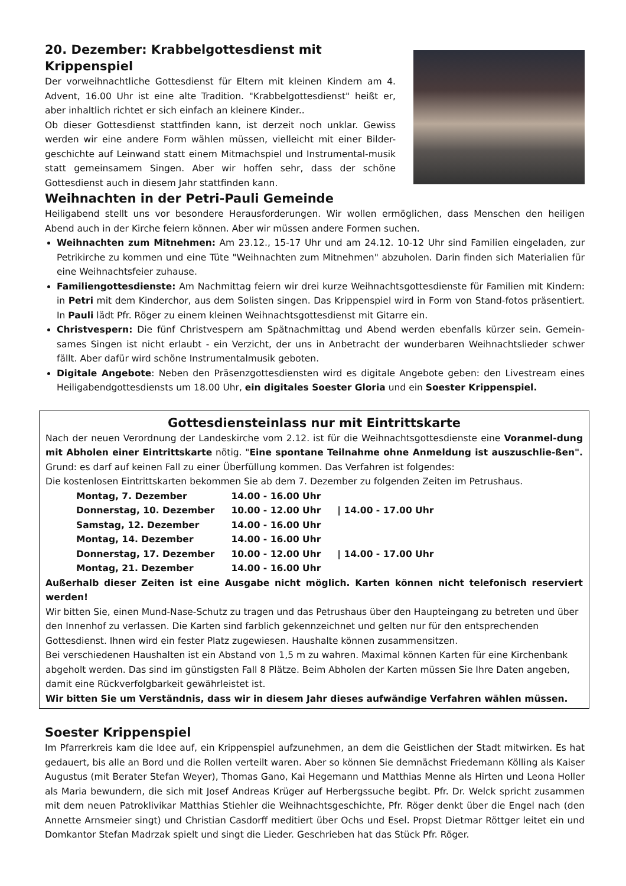20. Dezember: Krabbelgottesdienst mit Krippenspiel
Der vorweihnachtliche Gottesdienst für Eltern mit kleinen Kindern am 4. Advent, 16.00 Uhr ist eine alte Tradition. "Krabbelgottesdienst" heißt er, aber inhaltlich richtet er sich einfach an kleinere Kinder..
Ob dieser Gottesdienst stattfinden kann, ist derzeit noch unklar. Gewiss werden wir eine andere Form wählen müssen, vielleicht mit einer Bilder-geschichte auf Leinwand statt einem Mitmachspiel und Instrumental-musik statt gemeinsamem Singen. Aber wir hoffen sehr, dass der schöne Gottesdienst auch in diesem Jahr stattfinden kann.
Weihnachten in der Petri-Pauli Gemeinde
Heiligabend stellt uns vor besondere Herausforderungen. Wir wollen ermöglichen, dass Menschen den heiligen Abend auch in der Kirche feiern können. Aber wir müssen andere Formen suchen.
Weihnachten zum Mitnehmen: Am 23.12., 15-17 Uhr und am 24.12. 10-12 Uhr sind Familien eingeladen, zur Petrikirche zu kommen und eine Tüte "Weihnachten zum Mitnehmen" abzuholen. Darin finden sich Materialien für eine Weihnachtsfeier zuhause.
Familiengottesdienste: Am Nachmittag feiern wir drei kurze Weihnachtsgottesdienste für Familien mit Kindern: in Petri mit dem Kinderchor, aus dem Solisten singen. Das Krippenspiel wird in Form von Stand-fotos präsentiert. In Pauli lädt Pfr. Röger zu einem kleinen Weihnachtsgottesdienst mit Gitarre ein.
Christvespern: Die fünf Christvespern am Spätnachmittag und Abend werden ebenfalls kürzer sein. Gemein-sames Singen ist nicht erlaubt - ein Verzicht, der uns in Anbetracht der wunderbaren Weihnachtslieder schwer fällt. Aber dafür wird schöne Instrumentalmusik geboten.
Digitale Angebote: Neben den Präsenzgottesdiensten wird es digitale Angebote geben: den Livestream eines Heiligabendgottesdiensts um 18.00 Uhr, ein digitales Soester Gloria und ein Soester Krippenspiel.
Gottesdiensteinlass nur mit Eintrittskarte
Nach der neuen Verordnung der Landeskirche vom 2.12. ist für die Weihnachtsgottesdienste eine Voranmel-dung mit Abholen einer Eintrittskarte nötig. "Eine spontane Teilnahme ohne Anmeldung ist auszuschlie-ßen". Grund: es darf auf keinen Fall zu einer Überfüllung kommen. Das Verfahren ist folgendes:
Die kostenlosen Eintrittskarten bekommen Sie ab dem 7. Dezember zu folgenden Zeiten im Petrushaus.
| Montag, 7. Dezember | 14.00 - 16.00 Uhr | |
| Donnerstag, 10. Dezember | 10.00 - 12.00 Uhr | / 14.00 - 17.00 Uhr |
| Samstag, 12. Dezember | 14.00 - 16.00 Uhr | |
| Montag, 14. Dezember | 14.00 - 16.00 Uhr | |
| Donnerstag, 17. Dezember | 10.00 - 12.00 Uhr | / 14.00 - 17.00 Uhr |
| Montag, 21. Dezember | 14.00 - 16.00 Uhr | |
Außerhalb dieser Zeiten ist eine Ausgabe nicht möglich. Karten können nicht telefonisch reserviert werden!
Wir bitten Sie, einen Mund-Nase-Schutz zu tragen und das Petrushaus über den Haupteingang zu betreten und über den Innenhof zu verlassen. Die Karten sind farblich gekennzeichnet und gelten nur für den entsprechenden Gottesdienst. Ihnen wird ein fester Platz zugewiesen. Haushalte können zusammensitzen.
Bei verschiedenen Haushalten ist ein Abstand von 1,5 m zu wahren. Maximal können Karten für eine Kirchenbank abgeholt werden. Das sind im günstigsten Fall 8 Plätze. Beim Abholen der Karten müssen Sie Ihre Daten angeben, damit eine Rückverfolgbarkeit gewährleistet ist.
Wir bitten Sie um Verständnis, dass wir in diesem Jahr dieses aufwändige Verfahren wählen müssen.
Soester Krippenspiel
Im Pfarrerkreis kam die Idee auf, ein Krippenspiel aufzunehmen, an dem die Geistlichen der Stadt mitwirken. Es hat gedauert, bis alle an Bord und die Rollen verteilt waren. Aber so können Sie demnächst Friedemann Kölling als Kaiser Augustus (mit Berater Stefan Weyer), Thomas Gano, Kai Hegemann und Matthias Menne als Hirten und Leona Holler als Maria bewundern, die sich mit Josef Andreas Krüger auf Herbergssuche begibt. Pfr. Dr. Welck spricht zusammen mit dem neuen Patroklivikar Matthias Stiehler die Weihnachtsgeschichte, Pfr. Röger denkt über die Engel nach (den Annette Arnsmeier singt) und Christian Casdorff meditiert über Ochs und Esel. Propst Dietmar Röttger leitet ein und Domkantor Stefan Madrzak spielt und singt die Lieder. Geschrieben hat das Stück Pfr. Röger.